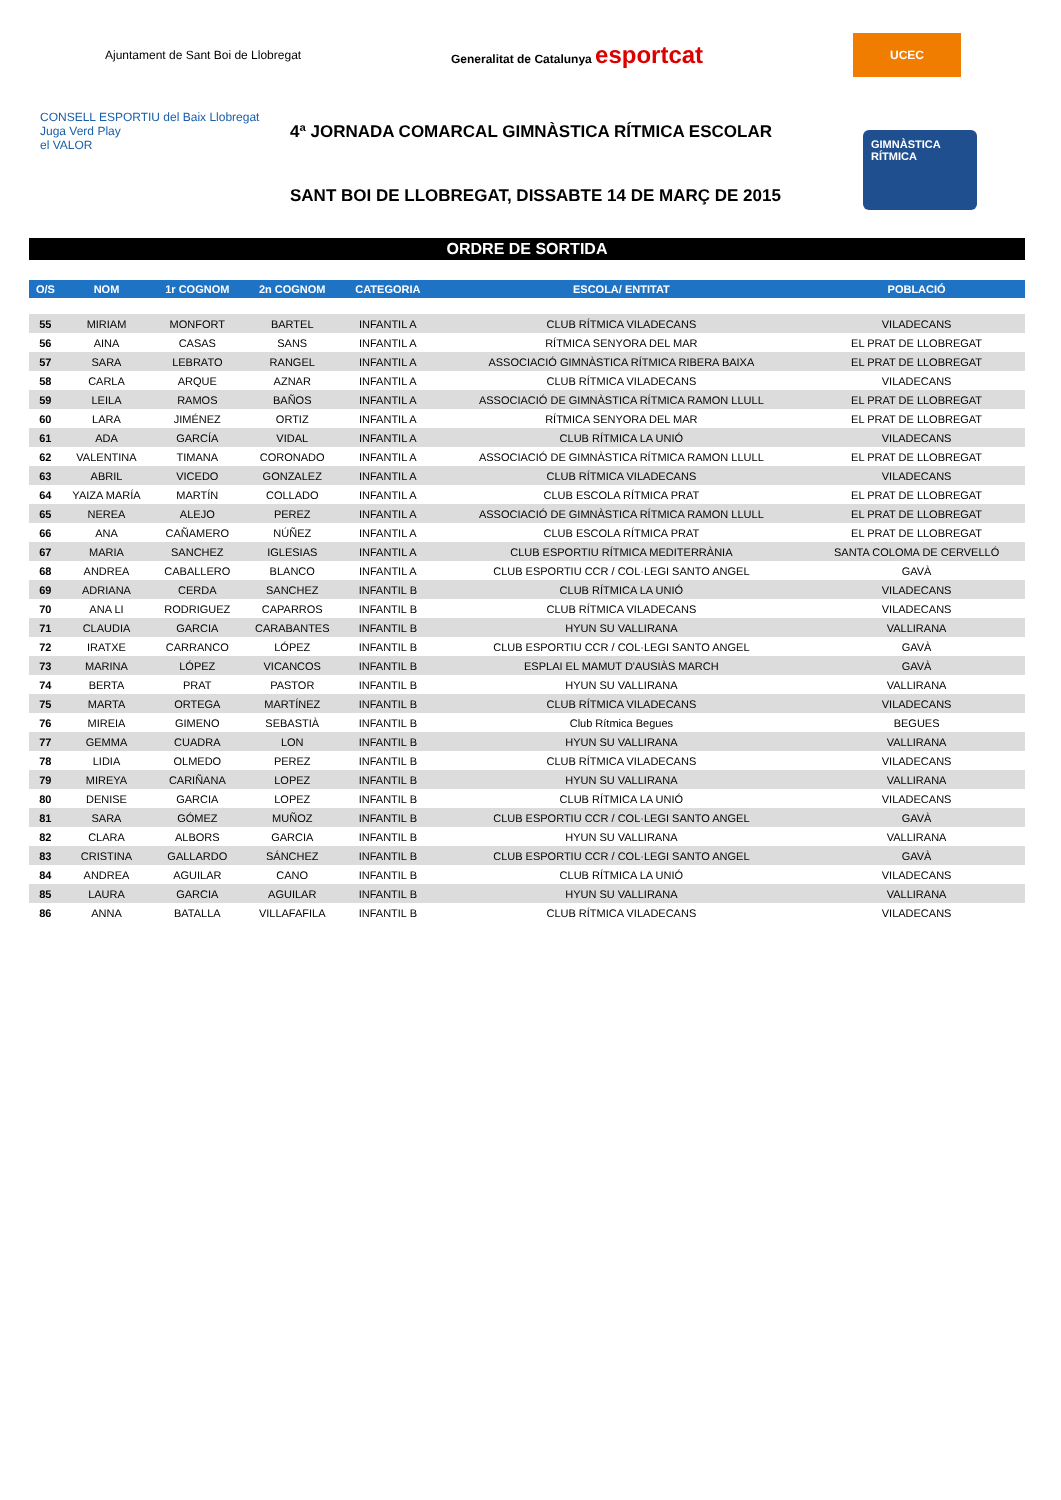Ajuntament de Sant Boi de Llobregat
Generalitat de Catalunya esportcat
UCEC
CONSELL ESPORTIU del Baix Llobregat
Juga Verd Play
el VALOR
4ª JORNADA COMARCAL GIMNÀSTICA RÍTMICA ESCOLAR
SANT BOI DE LLOBREGAT, DISSABTE 14 DE MARÇ DE 2015
GIMNÀSTICA RÍTMICA
ORDRE DE SORTIDA
| O/S | NOM | 1r COGNOM | 2n COGNOM | CATEGORIA | ESCOLA/ ENTITAT | POBLACIÓ |
| --- | --- | --- | --- | --- | --- | --- |
| 55 | MIRIAM | MONFORT | BARTEL | INFANTIL A | CLUB RÍTMICA VILADECANS | VILADECANS |
| 56 | AINA | CASAS | SANS | INFANTIL A | RÍTMICA SENYORA DEL MAR | EL PRAT DE LLOBREGAT |
| 57 | SARA | LEBRATO | RANGEL | INFANTIL A | ASSOCIACIÓ GIMNÀSTICA RÍTMICA RIBERA BAIXA | EL PRAT DE LLOBREGAT |
| 58 | CARLA | ARQUE | AZNAR | INFANTIL A | CLUB RÍTMICA VILADECANS | VILADECANS |
| 59 | LEILA | RAMOS | BAÑOS | INFANTIL A | ASSOCIACIÓ DE GIMNÀSTICA RÍTMICA RAMON LLULL | EL PRAT DE LLOBREGAT |
| 60 | LARA | JIMÉNEZ | ORTIZ | INFANTIL A | RÍTMICA SENYORA DEL MAR | EL PRAT DE LLOBREGAT |
| 61 | ADA | GARCÍA | VIDAL | INFANTIL A | CLUB RÍTMICA LA UNIÓ | VILADECANS |
| 62 | VALENTINA | TIMANA | CORONADO | INFANTIL A | ASSOCIACIÓ DE GIMNÀSTICA RÍTMICA RAMON LLULL | EL PRAT DE LLOBREGAT |
| 63 | ABRIL | VICEDO | GONZALEZ | INFANTIL A | CLUB RÍTMICA VILADECANS | VILADECANS |
| 64 | YAIZA MARÍA | MARTÍN | COLLADO | INFANTIL A | CLUB ESCOLA RÍTMICA PRAT | EL PRAT DE LLOBREGAT |
| 65 | NEREA | ALEJO | PEREZ | INFANTIL A | ASSOCIACIÓ DE GIMNÀSTICA RÍTMICA RAMON LLULL | EL PRAT DE LLOBREGAT |
| 66 | ANA | CAÑAMERO | NÚÑEZ | INFANTIL A | CLUB ESCOLA RÍTMICA PRAT | EL PRAT DE LLOBREGAT |
| 67 | MARIA | SANCHEZ | IGLESIAS | INFANTIL A | CLUB ESPORTIU RÍTMICA MEDITERRÀNIA | SANTA COLOMA DE CERVELLÓ |
| 68 | ANDREA | CABALLERO | BLANCO | INFANTIL A | CLUB ESPORTIU CCR / COL·LEGI SANTO ANGEL | GAVÀ |
| 69 | ADRIANA | CERDA | SANCHEZ | INFANTIL B | CLUB RÍTMICA LA UNIÓ | VILADECANS |
| 70 | ANA LI | RODRIGUEZ | CAPARROS | INFANTIL B | CLUB RÍTMICA VILADECANS | VILADECANS |
| 71 | CLAUDIA | GARCIA | CARABANTES | INFANTIL B | HYUN SU VALLIRANA | VALLIRANA |
| 72 | IRATXE | CARRANCO | LÓPEZ | INFANTIL B | CLUB ESPORTIU CCR / COL·LEGI SANTO ANGEL | GAVÀ |
| 73 | MARINA | LÓPEZ | VICANCOS | INFANTIL B | ESPLAI EL MAMUT D'AUSIÀS MARCH | GAVÀ |
| 74 | BERTA | PRAT | PASTOR | INFANTIL B | HYUN SU VALLIRANA | VALLIRANA |
| 75 | MARTA | ORTEGA | MARTÍNEZ | INFANTIL B | CLUB RÍTMICA VILADECANS | VILADECANS |
| 76 | MIREIA | GIMENO | SEBASTIÀ | INFANTIL B | Club Rítmica Begues | BEGUES |
| 77 | GEMMA | CUADRA | LON | INFANTIL B | HYUN SU VALLIRANA | VALLIRANA |
| 78 | LIDIA | OLMEDO | PEREZ | INFANTIL B | CLUB RÍTMICA VILADECANS | VILADECANS |
| 79 | MIREYA | CARIÑANA | LOPEZ | INFANTIL B | HYUN SU VALLIRANA | VALLIRANA |
| 80 | DENISE | GARCIA | LOPEZ | INFANTIL B | CLUB RÍTMICA LA UNIÓ | VILADECANS |
| 81 | SARA | GÓMEZ | MUÑOZ | INFANTIL B | CLUB ESPORTIU CCR / COL·LEGI SANTO ANGEL | GAVÀ |
| 82 | CLARA | ALBORS | GARCIA | INFANTIL B | HYUN SU VALLIRANA | VALLIRANA |
| 83 | CRISTINA | GALLARDO | SÁNCHEZ | INFANTIL B | CLUB ESPORTIU CCR / COL·LEGI SANTO ANGEL | GAVÀ |
| 84 | ANDREA | AGUILAR | CANO | INFANTIL B | CLUB RÍTMICA LA UNIÓ | VILADECANS |
| 85 | LAURA | GARCIA | AGUILAR | INFANTIL B | HYUN SU VALLIRANA | VALLIRANA |
| 86 | ANNA | BATALLA | VILLAFAFILA | INFANTIL B | CLUB RÍTMICA VILADECANS | VILADECANS |